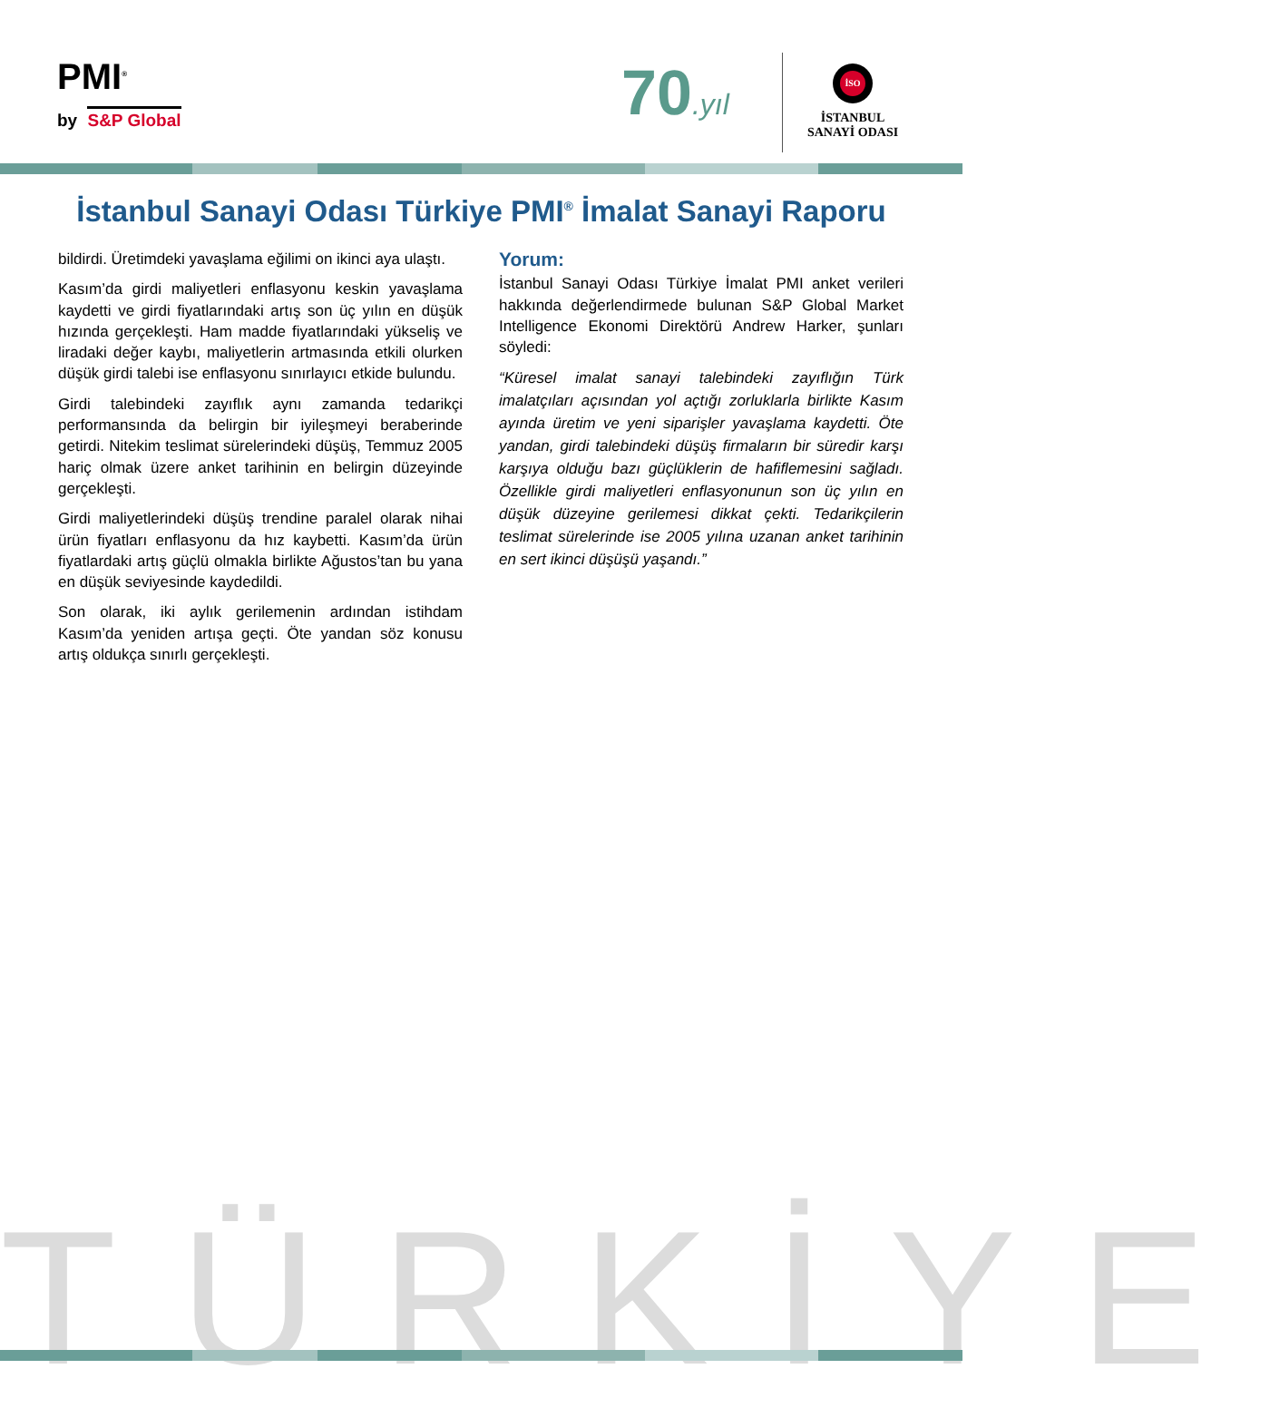PMI<sup>®</sup>
by S&P Global 70.yıl
İSO
İSTANBUL
SANAYİ ODASI
İstanbul Sanayi Odası Türkiye PMI<sup>®</sup> İmalat Sanayi Raporu
bildirdi. Üretimdeki yavaşlama eğilimi on ikinci aya ulaştı.
Kasım’da girdi maliyetleri enflasyonu keskin yavaşlama kaydetti ve girdi fiyatlarındaki artış son üç yılın en düşük hızında gerçekleşti. Ham madde fiyatlarındaki yükseliş ve liradaki değer kaybı, maliyetlerin artmasında etkili olurken düşük girdi talebi ise enflasyonu sınırlayıcı etkide bulundu.
Girdi talebindeki zayıflık aynı zamanda tedarikçi performansında da belirgin bir iyileşmeyi beraberinde getirdi. Nitekim teslimat sürelerindeki düşüş, Temmuz 2005 hariç olmak üzere anket tarihinin en belirgin düzeyinde gerçekleşti.
Girdi maliyetlerindeki düşüş trendine paralel olarak nihai ürün fiyatları enflasyonu da hız kaybetti. Kasım’da ürün fiyatlardaki artış güçlü olmakla birlikte Ağustos’tan bu yana en düşük seviyesinde kaydedildi.
Son olarak, iki aylık gerilemenin ardından istihdam Kasım’da yeniden artışa geçti. Öte yandan söz konusu artış oldukça sınırlı gerçekleşti.
Yorum:
İstanbul Sanayi Odası Türkiye İmalat PMI anket verileri hakkında değerlendirmede bulunan S&P Global Market Intelligence Ekonomi Direktörü Andrew Harker, şunları söyledi:
“Küresel imalat sanayi talebindeki zayıflığın Türk imalatçıları açısından yol açtığı zorluklarla birlikte Kasım ayında üretim ve yeni siparişler yavaşlama kaydetti. Öte yandan, girdi talebindeki düşüş firmaların bir süredir karşı karşıya olduğu bazı güçlüklerin de hafiflemesini sağladı. Özellikle girdi maliyetleri enflasyonunun son üç yılın en düşük düzeyine gerilemesi dikkat çekti. Tedarikçilerin teslimat sürelerinde ise 2005 yılına uzanan anket tarihinin en sert ikinci düşüşü yaşandı.”
TÜRKİYE